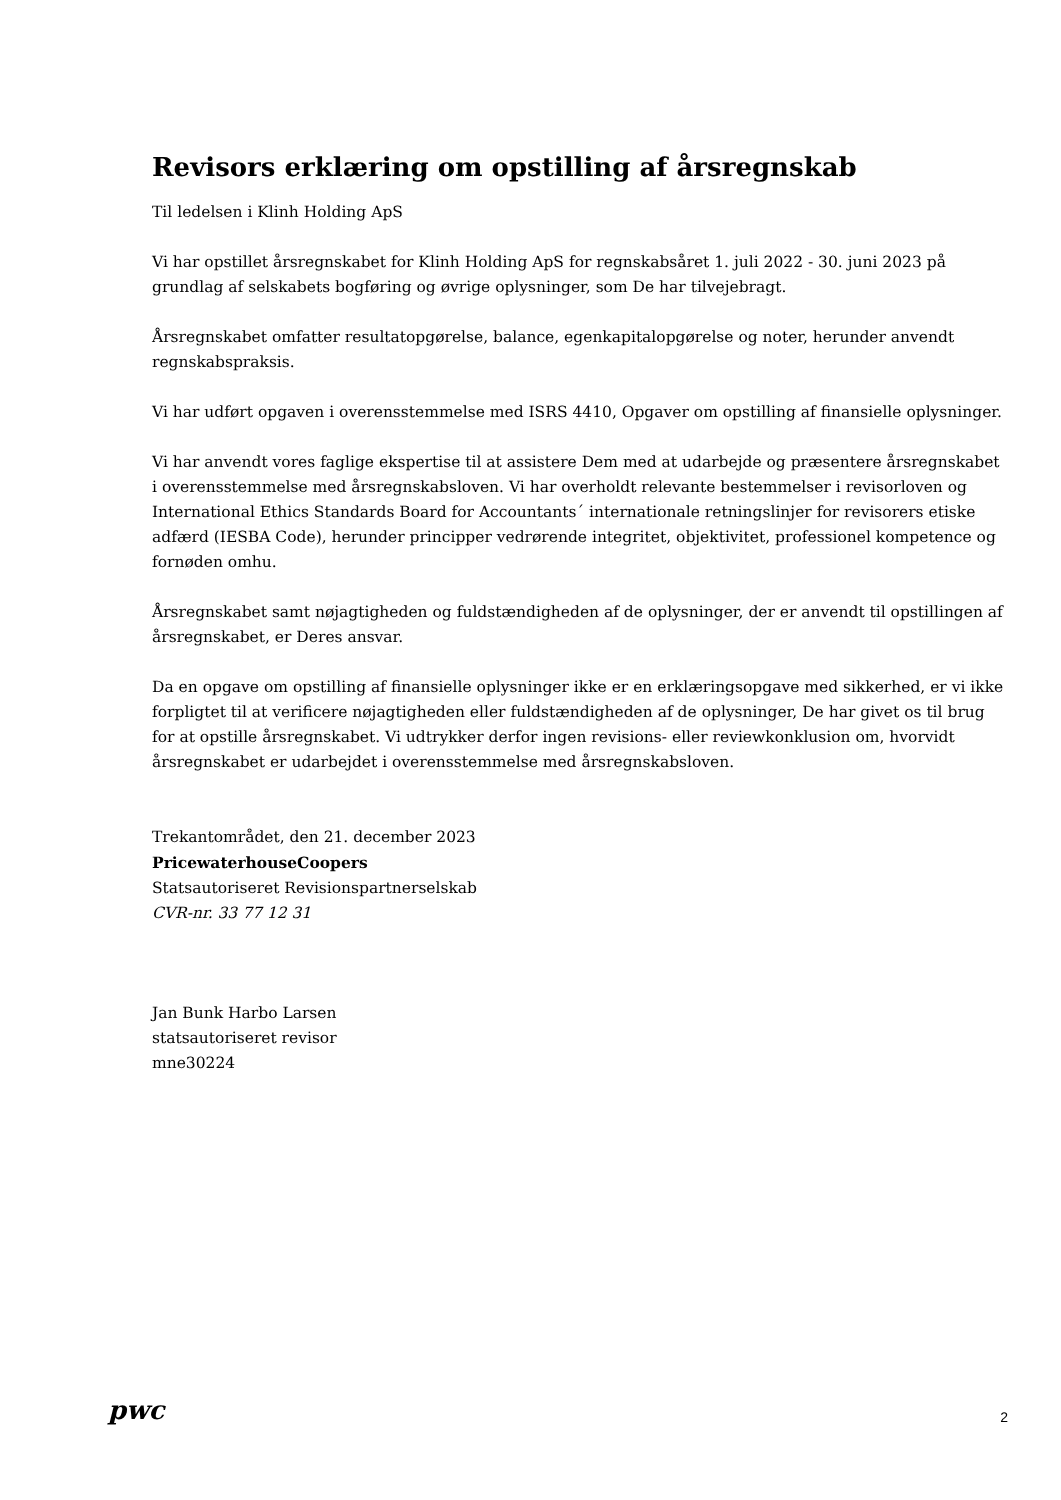Revisors erklæring om opstilling af årsregnskab
Til ledelsen i Klinh Holding ApS
Vi har opstillet årsregnskabet for Klinh Holding ApS for regnskabsåret 1. juli 2022 - 30. juni 2023 på grundlag af selskabets bogføring og øvrige oplysninger, som De har tilvejebragt.
Årsregnskabet omfatter resultatopgørelse, balance, egenkapitalopgørelse og noter, herunder anvendt regnskabspraksis.
Vi har udført opgaven i overensstemmelse med ISRS 4410, Opgaver om opstilling af finansielle oplysninger.
Vi har anvendt vores faglige ekspertise til at assistere Dem med at udarbejde og præsentere årsregnskabet i overensstemmelse med årsregnskabsloven. Vi har overholdt relevante bestemmelser i revisorloven og International Ethics Standards Board for Accountants´ internationale retningslinjer for revisorers etiske adfærd (IESBA Code), herunder principper vedrørende integritet, objektivitet, professionel kompetence og fornøden omhu.
Årsregnskabet samt nøjagtigheden og fuldstændigheden af de oplysninger, der er anvendt til opstillingen af årsregnskabet, er Deres ansvar.
Da en opgave om opstilling af finansielle oplysninger ikke er en erklæringsopgave med sikkerhed, er vi ikke forpligtet til at verificere nøjagtigheden eller fuldstændigheden af de oplysninger, De har givet os til brug for at opstille årsregnskabet. Vi udtrykker derfor ingen revisions- eller reviewkonklusion om, hvorvidt årsregnskabet er udarbejdet i overensstemmelse med årsregnskabsloven.
Trekantområdet, den 21. december 2023
PricewaterhouseCoopers
Statsautoriseret Revisionspartnerselskab
CVR-nr. 33 77 12 31
Jan Bunk Harbo Larsen
statsautoriseret revisor
mne30224
pwc 2